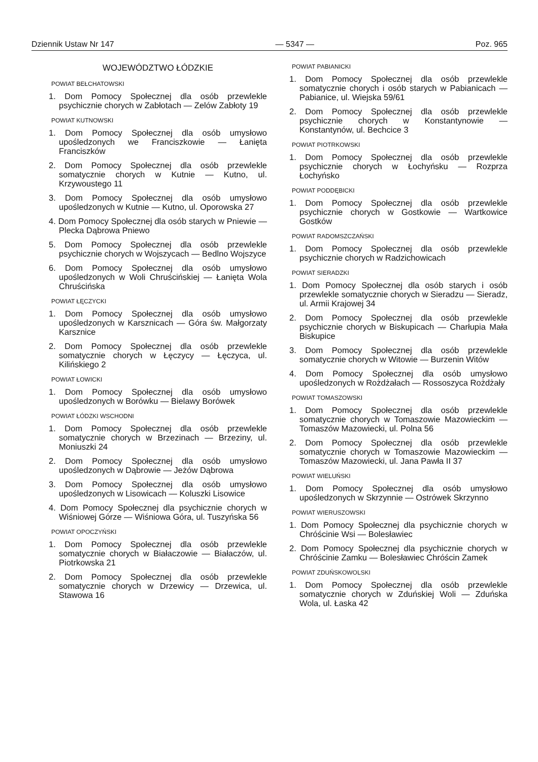Dziennik Ustaw Nr 147 — 5347 — Poz. 965
WOJEWÓDZTWO ŁÓDZKIE
POWIAT BEŁCHATOWSKI
1. Dom Pomocy Społecznej dla osób przewlekle psychicznie chorych w Zabłotach — Zelów Zabłoty 19
POWIAT KUTNOWSKI
1. Dom Pomocy Społecznej dla osób umysłowo upośledzonych we Franciszkowie — Łanięta Franciszków
2. Dom Pomocy Społecznej dla osób przewlekle somatycznie chorych w Kutnie — Kutno, ul. Krzywoustego 11
3. Dom Pomocy Społecznej dla osób umysłowo upośledzonych w Kutnie — Kutno, ul. Oporowska 27
4. Dom Pomocy Społecznej dla osób starych w Pniewie — Plecka Dąbrowa Pniewo
5. Dom Pomocy Społecznej dla osób przewlekle psychicznie chorych w Wojszycach — Bedlno Wojszyce
6. Dom Pomocy Społecznej dla osób umysłowo upośledzonych w Woli Chruścińskiej — Łanięta Wola Chruścińska
POWIAT ŁĘCZYCKI
1. Dom Pomocy Społecznej dla osób umysłowo upośledzonych w Karsznicach — Góra św. Małgorzaty Karsznice
2. Dom Pomocy Społecznej dla osób przewlekle somatycznie chorych w Łęczycy — Łęczyca, ul. Kilińskiego 2
POWIAT ŁOWICKI
1. Dom Pomocy Społecznej dla osób umysłowo upośledzonych w Borówku — Bielawy Borówek
POWIAT ŁÓDZKI WSCHODNI
1. Dom Pomocy Społecznej dla osób przewlekle somatycznie chorych w Brzezinach — Brzeziny, ul. Moniuszki 24
2. Dom Pomocy Społecznej dla osób umysłowo upośledzonych w Dąbrowie — Jeżów Dąbrowa
3. Dom Pomocy Społecznej dla osób umysłowo upośledzonych w Lisowicach — Koluszki Lisowice
4. Dom Pomocy Społecznej dla psychicznie chorych w Wiśniowej Górze — Wiśniowa Góra, ul. Tuszyńska 56
POWIAT OPOCZYŃSKI
1. Dom Pomocy Społecznej dla osób przewlekle somatycznie chorych w Białaczowie — Białaczów, ul. Piotrkowska 21
2. Dom Pomocy Społecznej dla osób przewlekle somatycznie chorych w Drzewicy — Drzewica, ul. Stawowa 16
POWIAT PABIANICKI
1. Dom Pomocy Społecznej dla osób przewlekle somatycznie chorych i osób starych w Pabianicach — Pabianice, ul. Wiejska 59/61
2. Dom Pomocy Społecznej dla osób przewlekle psychicznie chorych w Konstantynowie — Konstantynów, ul. Bechcice 3
POWIAT PIOTRKOWSKI
1. Dom Pomocy Społecznej dla osób przewlekle psychicznie chorych w Łochyńsku — Rozprza Łochyńsko
POWIAT PODDĘBICKI
1. Dom Pomocy Społecznej dla osób przewlekle psychicznie chorych w Gostkowie — Wartkowice Gostków
POWIAT RADOMSZCZAŃSKI
1. Dom Pomocy Społecznej dla osób przewlekle psychicznie chorych w Radzichowicach
POWIAT SIERADZKI
1. Dom Pomocy Społecznej dla osób starych i osób przewlekle somatycznie chorych w Sieradzu — Sieradz, ul. Armii Krajowej 34
2. Dom Pomocy Społecznej dla osób przewlekle psychicznie chorych w Biskupicach — Charłupia Mała Biskupice
3. Dom Pomocy Społecznej dla osób przewlekle somatycznie chorych w Witowie — Burzenin Witów
4. Dom Pomocy Społecznej dla osób umysłowo upośledzonych w Rożdżałach — Rossoszyca Rożdżały
POWIAT TOMASZOWSKI
1. Dom Pomocy Społecznej dla osób przewlekle somatycznie chorych w Tomaszowie Mazowieckim — Tomaszów Mazowiecki, ul. Polna 56
2. Dom Pomocy Społecznej dla osób przewlekle somatycznie chorych w Tomaszowie Mazowieckim — Tomaszów Mazowiecki, ul. Jana Pawła II 37
POWIAT WIELUŃSKI
1. Dom Pomocy Społecznej dla osób umysłowo upośledzonych w Skrzynnie — Ostrówek Skrzynno
POWIAT WIERUSZOWSKI
1. Dom Pomocy Społecznej dla psychicznie chorych w Chróścinie Wsi — Bolesławiec
2. Dom Pomocy Społecznej dla psychicznie chorych w Chróścinie Zamku — Bolesławiec Chróścin Zamek
POWIAT ZDUŃSKOWOLSKI
1. Dom Pomocy Społecznej dla osób przewlekle somatycznie chorych w Zduńskiej Woli — Zduńska Wola, ul. Łaska 42